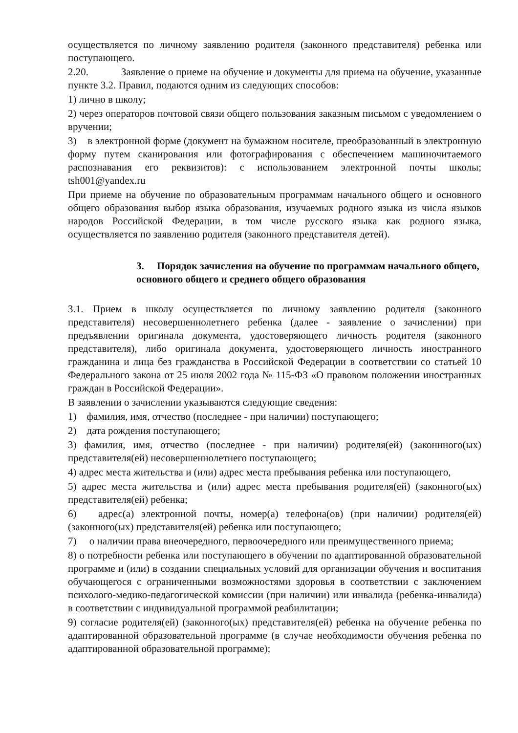осуществляется по личному заявлению родителя (законного представителя) ребенка или поступающего.
2.20. Заявление о приеме на обучение и документы для приема на обучение, указанные пункте 3.2. Правил, подаются одним из следующих способов:
1) лично в школу;
2) через операторов почтовой связи общего пользования заказным письмом с уведомлением о вручении;
3) в электронной форме (документ на бумажном носителе, преобразованный в электронную форму путем сканирования или фотографирования с обеспечением машиночитаемого распознавания его реквизитов): с использованием электронной почты школы; tsh001@yandex.ru
При приеме на обучение по образовательным программам начального общего и основного общего образования выбор языка образования, изучаемых родного языка из числа языков народов Российской Федерации, в том числе русского языка как родного языка, осуществляется по заявлению родителя (законного представителя детей).
3. Порядок зачисления на обучение по программам начального общего, основного общего и среднего общего образования
3.1. Прием в школу осуществляется по личному заявлению родителя (законного представителя) несовершеннолетнего ребенка (далее - заявление о зачислении) при предъявлении оригинала документа, удостоверяющего личность родителя (законного представителя), либо оригинала документа, удостоверяющего личность иностранного гражданина и лица без гражданства в Российской Федерации в соответствии со статьей 10 Федерального закона от 25 июля 2002 года № 115-ФЗ «О правовом положении иностранных граждан в Российской Федерации».
В заявлении о зачислении указываются следующие сведения:
1) фамилия, имя, отчество (последнее - при наличии) поступающего;
2) дата рождения поступающего;
3) фамилия, имя, отчество (последнее - при наличии) родителя(ей) (законнного(ых) представителя(ей) несовершеннолетнего поступающего;
4) адрес места жительства и (или) адрес места пребывания ребенка или поступающего,
5) адрес места жительства и (или) адрес места пребывания родителя(ей) (законного(ых) представителя(ей) ребенка;
6) адрес(а) электронной почты, номер(а) телефона(ов) (при наличии) родителя(ей) (законного(ых) представителя(ей) ребенка или поступающего;
7) о наличии права внеочередного, первоочередного или преимущественного приема;
8) о потребности ребенка или поступающего в обучении по адаптированной образовательной программе и (или) в создании специальных условий для организации обучения и воспитания обучающегося с ограниченными возможностями здоровья в соответствии с заключением психолого-медико-педагогической комиссии (при наличии) или инвалида (ребенка-инвалида) в соответствии с индивидуальной программой реабилитации;
9) согласие родителя(ей) (законного(ых) представителя(ей) ребенка на обучение ребенка по адаптированной образовательной программе (в случае необходимости обучения ребенка по адаптированной образовательной программе);